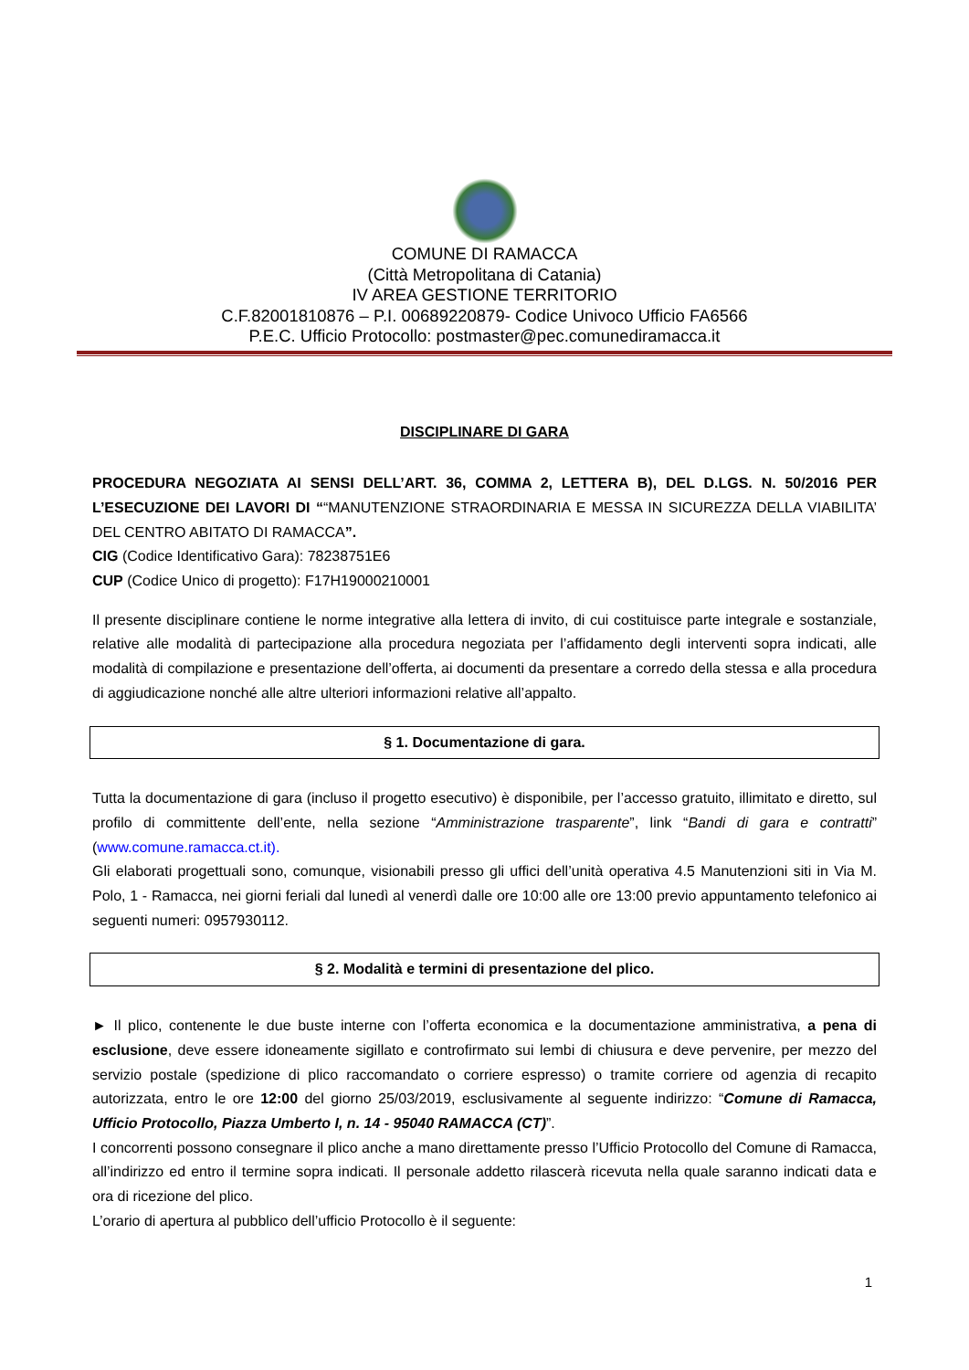COMUNE DI RAMACCA
(Città Metropolitana di Catania)
IV AREA GESTIONE TERRITORIO
C.F.82001810876 – P.I. 00689220879- Codice Univoco Ufficio FA6566
P.E.C. Ufficio Protocollo: postmaster@pec.comunediramacca.it
DISCIPLINARE DI GARA
PROCEDURA NEGOZIATA AI SENSI DELL’ART. 36, COMMA 2, LETTERA B), DEL D.LGS. N. 50/2016 PER L’ESECUZIONE DEI LAVORI DI ““MANUTENZIONE STRAORDINARIA E MESSA IN SICUREZZA DELLA VIABILITA’ DEL CENTRO ABITATO DI RAMACCA”.
CIG (Codice Identificativo Gara): 78238751E6
CUP (Codice Unico di progetto): F17H19000210001
Il presente disciplinare contiene le norme integrative alla lettera di invito, di cui costituisce parte integrale e sostanziale, relative alle modalità di partecipazione alla procedura negoziata per l’affidamento degli interventi sopra indicati, alle modalità di compilazione e presentazione dell’offerta, ai documenti da presentare a corredo della stessa e alla procedura di aggiudicazione nonché alle altre ulteriori informazioni relative all’appalto.
§ 1. Documentazione di gara.
Tutta la documentazione di gara (incluso il progetto esecutivo) è disponibile, per l’accesso gratuito, illimitato e diretto, sul profilo di committente dell’ente, nella sezione “Amministrazione trasparente”, link “Bandi di gara e contratti” (www.comune.ramacca.ct.it).
Gli elaborati progettuali sono, comunque, visionabili presso gli uffici dell’unità operativa 4.5 Manutenzioni siti in Via M. Polo, 1 - Ramacca, nei giorni feriali dal lunedì al venerdì dalle ore 10:00 alle ore 13:00 previo appuntamento telefonico ai seguenti numeri: 0957930112.
§ 2. Modalità e termini di presentazione del plico.
► Il plico, contenente le due buste interne con l’offerta economica e la documentazione amministrativa, a pena di esclusione, deve essere idoneamente sigillato e controfirmato sui lembi di chiusura e deve pervenire, per mezzo del servizio postale (spedizione di plico raccomandato o corriere espresso) o tramite corriere od agenzia di recapito autorizzata, entro le ore 12:00 del giorno 25/03/2019, esclusivamente al seguente indirizzo: “Comune di Ramacca, Ufficio Protocollo, Piazza Umberto I, n. 14 - 95040 RAMACCA (CT)”.
I concorrenti possono consegnare il plico anche a mano direttamente presso l’Ufficio Protocollo del Comune di Ramacca, all’indirizzo ed entro il termine sopra indicati. Il personale addetto rilascerà ricevuta nella quale saranno indicati data e ora di ricezione del plico.
L’orario di apertura al pubblico dell’ufficio Protocollo è il seguente:
1